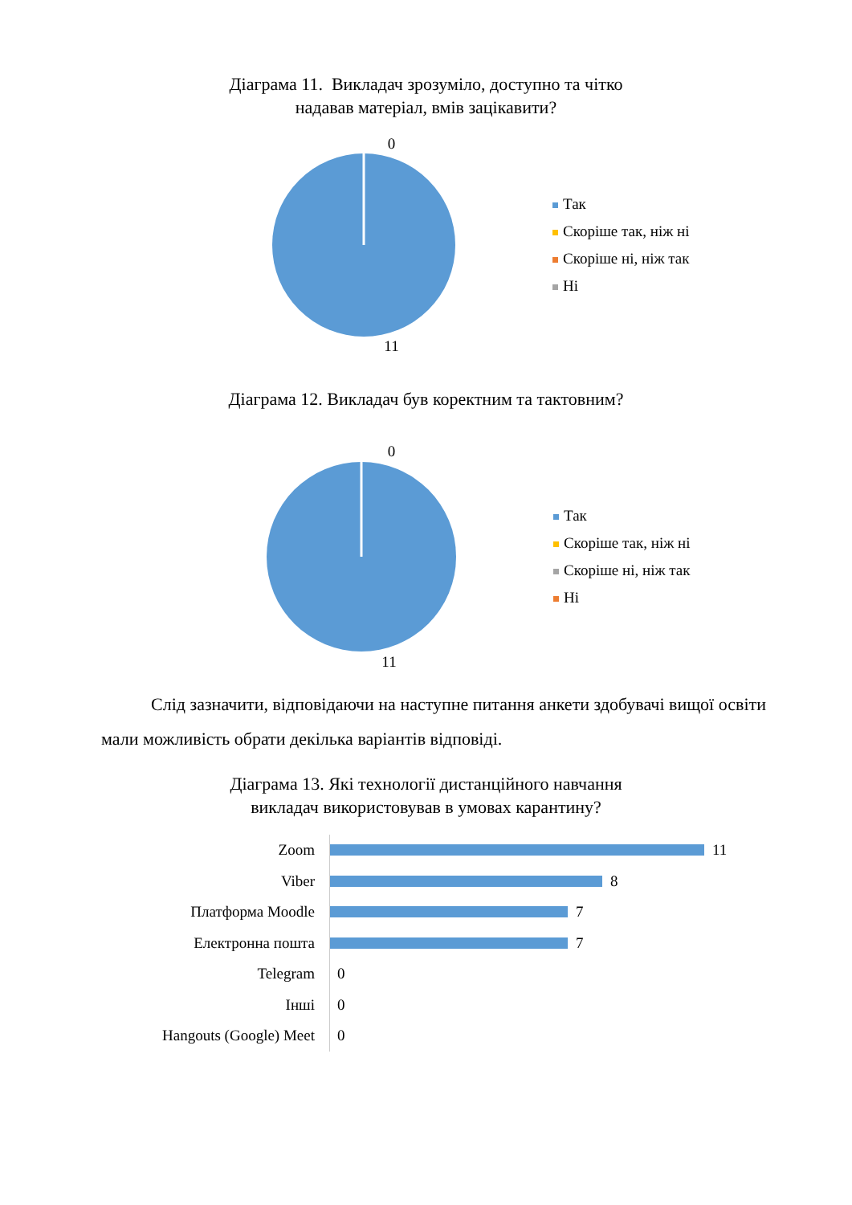Діаграма 11. Викладач зрозуміло, доступно та чітко
надавав матеріал, вмів зацікавити?
0
Так
Скоріше так, ніж ні
Скоріше ні, ніж так
Ні
11
Діаграма 12. Викладач був коректним та тактовним?
0
Так
Скоріше так, ніж ні
Скоріше ні, ніж так
Ні
11
Слід зазначити, відповідаючи на наступне питання анкети здобувачі вищої освіти мали можливість обрати декілька варіантів відповіді.
Діаграма 13. Які технології дистанційного навчання
викладач використовував в умовах карантину?
Zoom 11
Viber 8
Платформа Moodle 7
Електронна пошта 7
Telegram 0
Інші 0
Hangouts (Google) Meet 0